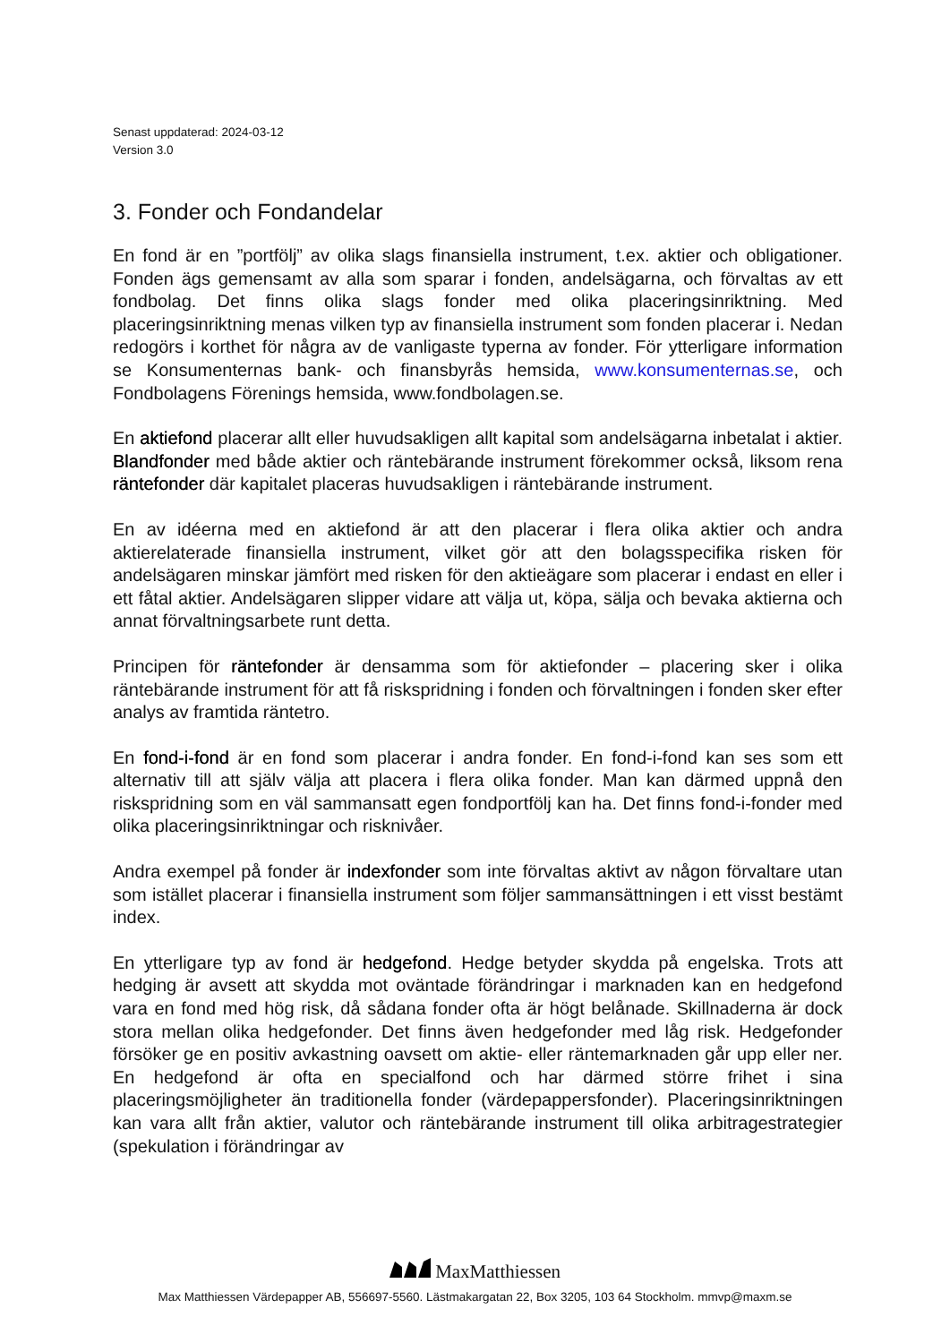Senast uppdaterad: 2024-03-12
Version 3.0
3. Fonder och Fondandelar
En fond är en ”portfölj” av olika slags finansiella instrument, t.ex. aktier och obligationer. Fonden ägs gemensamt av alla som sparar i fonden, andelsägarna, och förvaltas av ett fondbolag. Det finns olika slags fonder med olika placeringsinriktning. Med placeringsinriktning menas vilken typ av finansiella instrument som fonden placerar i. Nedan redogörs i korthet för några av de vanligaste typerna av fonder. För ytterligare information se Konsumenternas bank- och finansbyrås hemsida, www.konsumenternas.se, och Fondbolagens Förenings hemsida, www.fondbolagen.se.
En aktiefond placerar allt eller huvudsakligen allt kapital som andelsägarna inbetalat i aktier. Blandfonder med både aktier och räntebärande instrument förekommer också, liksom rena räntefonder där kapitalet placeras huvudsakligen i räntebärande instrument.
En av idéerna med en aktiefond är att den placerar i flera olika aktier och andra aktierelaterade finansiella instrument, vilket gör att den bolagsspecifika risken för andelsägaren minskar jämfört med risken för den aktieägare som placerar i endast en eller i ett fåtal aktier. Andelsägaren slipper vidare att välja ut, köpa, sälja och bevaka aktierna och annat förvaltningsarbete runt detta.
Principen för räntefonder är densamma som för aktiefonder – placering sker i olika räntebärande instrument för att få riskspridning i fonden och förvaltningen i fonden sker efter analys av framtida räntetro.
En fond-i-fond är en fond som placerar i andra fonder. En fond-i-fond kan ses som ett alternativ till att själv välja att placera i flera olika fonder. Man kan därmed uppnå den riskspridning som en väl sammansatt egen fondportfölj kan ha. Det finns fond-i-fonder med olika placeringsinriktningar och risknivåer.
Andra exempel på fonder är indexfonder som inte förvaltas aktivt av någon förvaltare utan som istället placerar i finansiella instrument som följer sammansättningen i ett visst bestämt index.
En ytterligare typ av fond är hedgefond. Hedge betyder skydda på engelska. Trots att hedging är avsett att skydda mot oväntade förändringar i marknaden kan en hedgefond vara en fond med hög risk, då sådana fonder ofta är högt belånade. Skillnaderna är dock stora mellan olika hedgefonder. Det finns även hedgefonder med låg risk. Hedgefonder försöker ge en positiv avkastning oavsett om aktie- eller räntemarknaden går upp eller ner. En hedgefond är ofta en specialfond och har därmed större frihet i sina placeringsmöjligheter än traditionella fonder (värdepappersfonder). Placeringsinriktningen kan vara allt från aktier, valutor och räntebärande instrument till olika arbitragestrategier (spekulation i förändringar av
MaxMatthiessen
Max Matthiessen Värdepapper AB, 556697-5560. Lästmakargatan 22, Box 3205, 103 64 Stockholm. mmvp@maxm.se